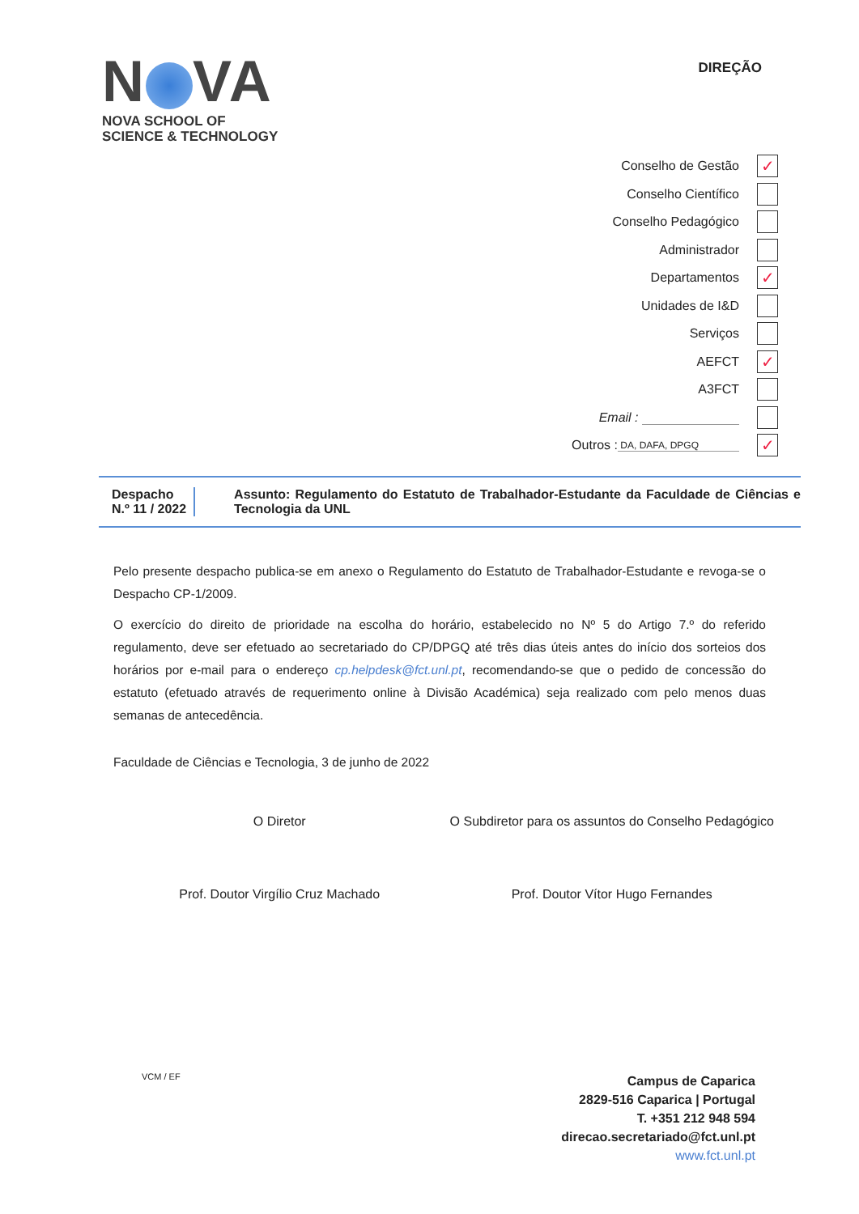N VA
NOVA SCHOOL OF
SCIENCE & TECHNOLOGY
DIREÇÃO
Conselho de Gestão ✓
Conselho Científico
Conselho Pedagógico
Administrador
Departamentos ✓
Unidades de I&D
Serviços
AEFCT ✓
A3FCT
Email :
Outros : DA, DAFA, DPGQ ✓
Despacho
N.º 11 / 2022
Assunto: Regulamento do Estatuto de Trabalhador-Estudante da Faculdade de Ciências e Tecnologia da UNL
Pelo presente despacho publica-se em anexo o Regulamento do Estatuto de Trabalhador-Estudante e revoga-se o Despacho CP-1/2009.
O exercício do direito de prioridade na escolha do horário, estabelecido no Nº 5 do Artigo 7.º do referido regulamento, deve ser efetuado ao secretariado do CP/DPGQ até três dias úteis antes do início dos sorteios dos horários por e-mail para o endereço cp.helpdesk@fct.unl.pt, recomendando-se que o pedido de concessão do estatuto (efetuado através de requerimento online à Divisão Académica) seja realizado com pelo menos duas semanas de antecedência.
Faculdade de Ciências e Tecnologia, 3 de junho de 2022
O Diretor
Prof. Doutor Virgílio Cruz Machado
O Subdiretor para os assuntos do Conselho Pedagógico
Prof. Doutor Vítor Hugo Fernandes
VCM / EF
Campus de Caparica
2829-516 Caparica | Portugal
T. +351 212 948 594
direcao.secretariado@fct.unl.pt
www.fct.unl.pt